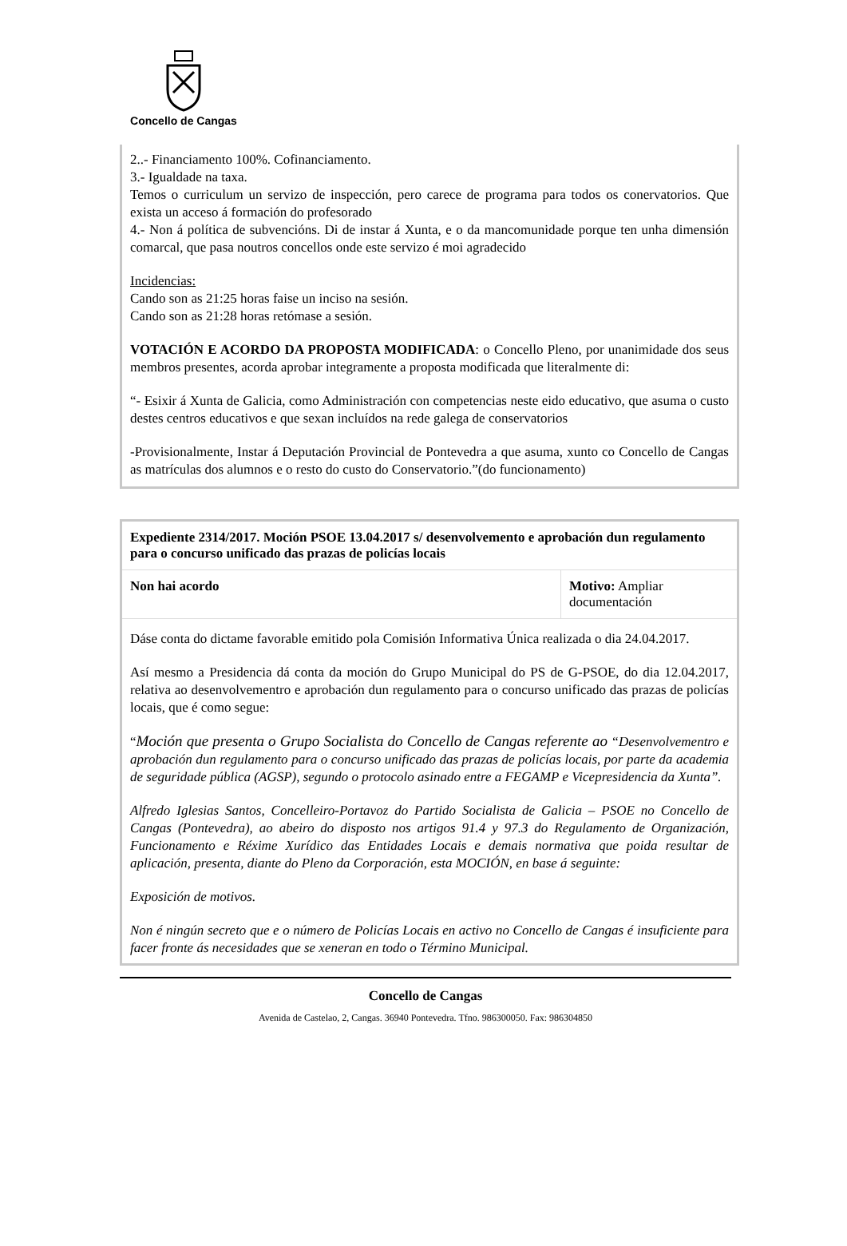Concello de Cangas
2..- Financiamento 100%. Cofinanciamento.
3.- Igualdade na taxa.
Temos o curriculum un servizo de inspección, pero carece de programa para todos os conervatorios. Que exista un acceso á formación do profesorado
4.- Non á política de subvencións. Di de instar á Xunta, e o da mancomunidade porque ten unha dimensión comarcal, que pasa noutros concellos onde este servizo é moi agradecido
Incidencias:
Cando son as 21:25 horas faise un inciso na sesión.
Cando son as 21:28 horas retómase a sesión.
VOTACIÓN E ACORDO DA PROPOSTA MODIFICADA: o Concello Pleno, por unanimidade dos seus membros presentes, acorda aprobar integramente a proposta modificada que literalmente di:
“- Esixir á Xunta de Galicia, como Administración con competencias neste eido educativo, que asuma o custo destes centros educativos e que sexan incluídos na rede galega de conservatorios
-Provisionalmente, Instar á Deputación Provincial de Pontevedra a que asuma, xunto co Concello de Cangas as matrículas dos alumnos e o resto do custo do Conservatorio.”(do funcionamento)
Expediente 2314/2017. Moción PSOE 13.04.2017 s/ desenvolvemento e aprobación dun regulamento para o concurso unificado das prazas de policías locais
| Non hai acordo | Motivo: Ampliar documentación |
Dáse conta do dictame favorable emitido pola Comisión Informativa Única realizada o dia 24.04.2017.
Así mesmo a Presidencia dá conta da moción do Grupo Municipal do PS de G-PSOE, do dia 12.04.2017, relativa ao desenvolvementro e aprobación dun regulamento para o concurso unificado das prazas de policías locais, que é como segue:
“Moción que presenta o Grupo Socialista do Concello de Cangas referente ao “Desenvolvementro e aprobación dun regulamento para o concurso unificado das prazas de policías locais, por parte da academia de seguridade pública (AGSP), segundo o protocolo asinado entre a FEGAMP e Vicepresidencia da Xunta”.
Alfredo Iglesias Santos, Concelleiro-Portavoz do Partido Socialista de Galicia – PSOE no Concello de Cangas (Pontevedra), ao abeiro do disposto nos artigos 91.4 y 97.3 do Regulamento de Organización, Funcionamento e Réxime Xurídico das Entidades Locais e demais normativa que poida resultar de aplicación, presenta, diante do Pleno da Corporación, esta MOCIÓN, en base á seguinte:
Exposición de motivos.
Non é ningún secreto que e o número de Policías Locais en activo no Concello de Cangas é insuficiente para facer fronte ás necesidades que se xeneran en todo o Término Municipal.
Concello de Cangas
Avenida de Castelao, 2, Cangas. 36940 Pontevedra. Tfno. 986300050. Fax: 986304850